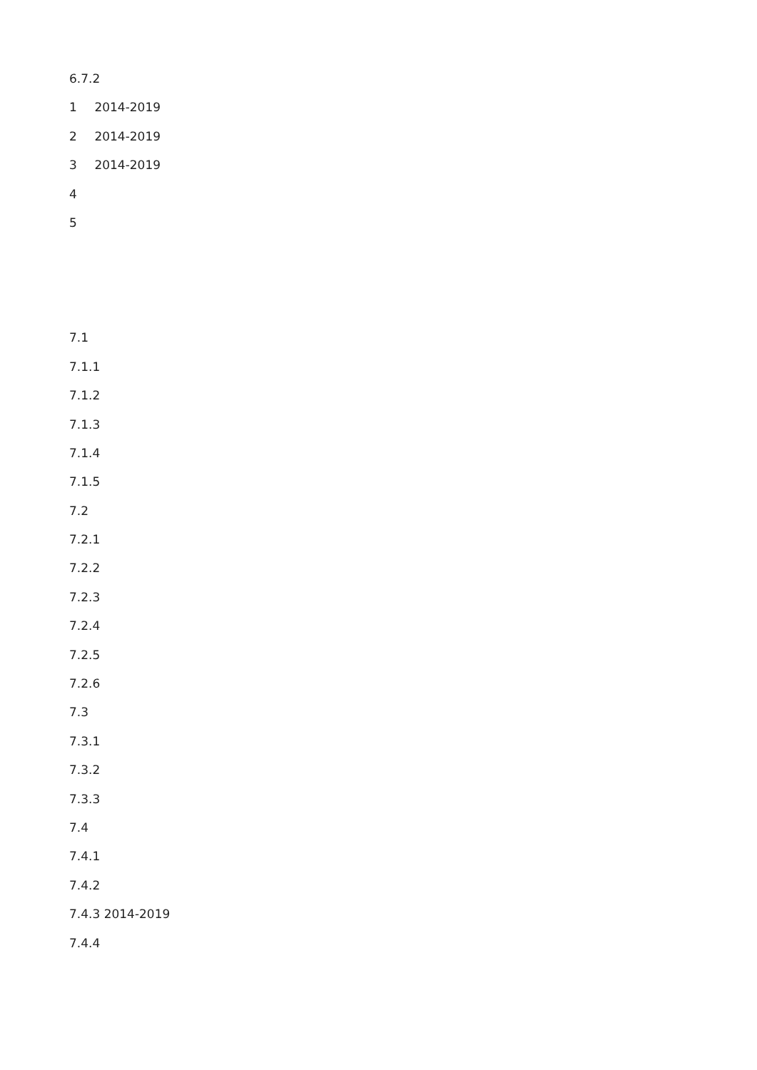6.7.2
1 2014-2019
2 2014-2019
3 2014-2019
4
5
7.1
7.1.1
7.1.2
7.1.3
7.1.4
7.1.5
7.2
7.2.1
7.2.2
7.2.3
7.2.4
7.2.5
7.2.6
7.3
7.3.1
7.3.2
7.3.3
7.4
7.4.1
7.4.2
7.4.3 2014-2019
7.4.4